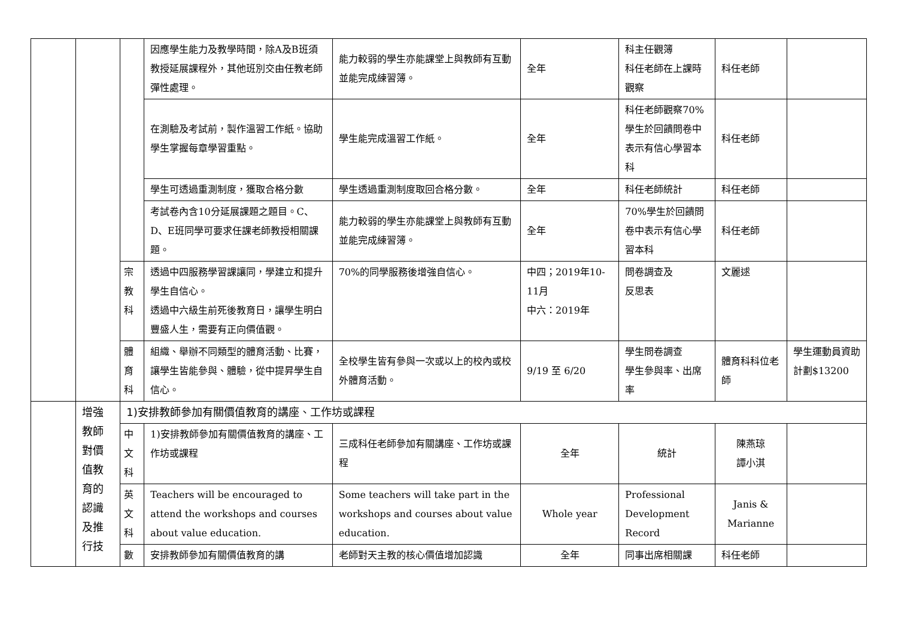| | | | 因應學生能力及教學時間，除A及B班須教授延展課程外，其他班別交由任教老師彈性處理。 | 能力較弱的學生亦能課堂上與教師有互動並能完成練習簿。 | 全年 | 科主任觀簿 科任老師在上課時觀察 | 科任老師 | |
| | | | 在測驗及考試前，製作溫習工作紙。協助學生掌握每章學習重點。 | 學生能完成溫習工作紙。 | 全年 | 科任老師觀察70%學生於回饋問卷中表示有信心學習本科 | 科任老師 | |
| | | | 學生可透過重測制度，獲取合格分數 | 學生透過重測制度取回合格分數。 | 全年 | 科任老師統計 | 科任老師 | |
| | | | 考試卷內含10分延展課題之題目。C、D、E班同學可要求任課老師教授相關課題。 | 能力較弱的學生亦能課堂上與教師有互動並能完成練習簿。 | 全年 | 70%學生於回饋問卷中表示有信心學習本科 | 科任老師 | |
| | | 宗 教 科 | 透過中四服務學習課讓同，學建立和提升學生自信心。 透過中六級生前死後教育日，讓學生明白豐盛人生，需要有正向價值觀。 | 70%的同學服務後增強自信心。 | 中四；2019年10-11月 中六：2019年 | 問卷調查及 反思表 | 文麗逑 | |
| | | 體 育 科 | 組織、舉辦不同類型的體育活動、比賽，讓學生皆能參與、體驗，從中提昇學生自信心。 | 全校學生皆有參與一次或以上的校內或校外體育活動。 | 9/19 至 6/20 | 學生問卷調查 學生參與率、出席率 | 體育科科位老師 | 學生運動員資助計劃$13200 |
| | 增強 教師 對價 值教 育的 認識 及推 行技 | 1)安排教師參加有關價值教育的講座、工作坊或課程 | | | | | | |
| | | 中 文 科 | 1)安排教師參加有關價值教育的講座、工作坊或課程 | 三成科任老師參加有關講座、工作坊或課程 | 全年 | 統計 | 陳燕琼 譚小淇 | |
| | | 英 文 科 | Teachers will be encouraged to attend the workshops and courses about value education. | Some teachers will take part in the workshops and courses about value education. | Whole year | Professional Development Record | Janis & Marianne | |
| | | 數 | 安排教師參加有關價值教育的講 | 老師對天主教的核心價值增加認識 | 全年 | 同事出席相關課 | 科任老師 | |